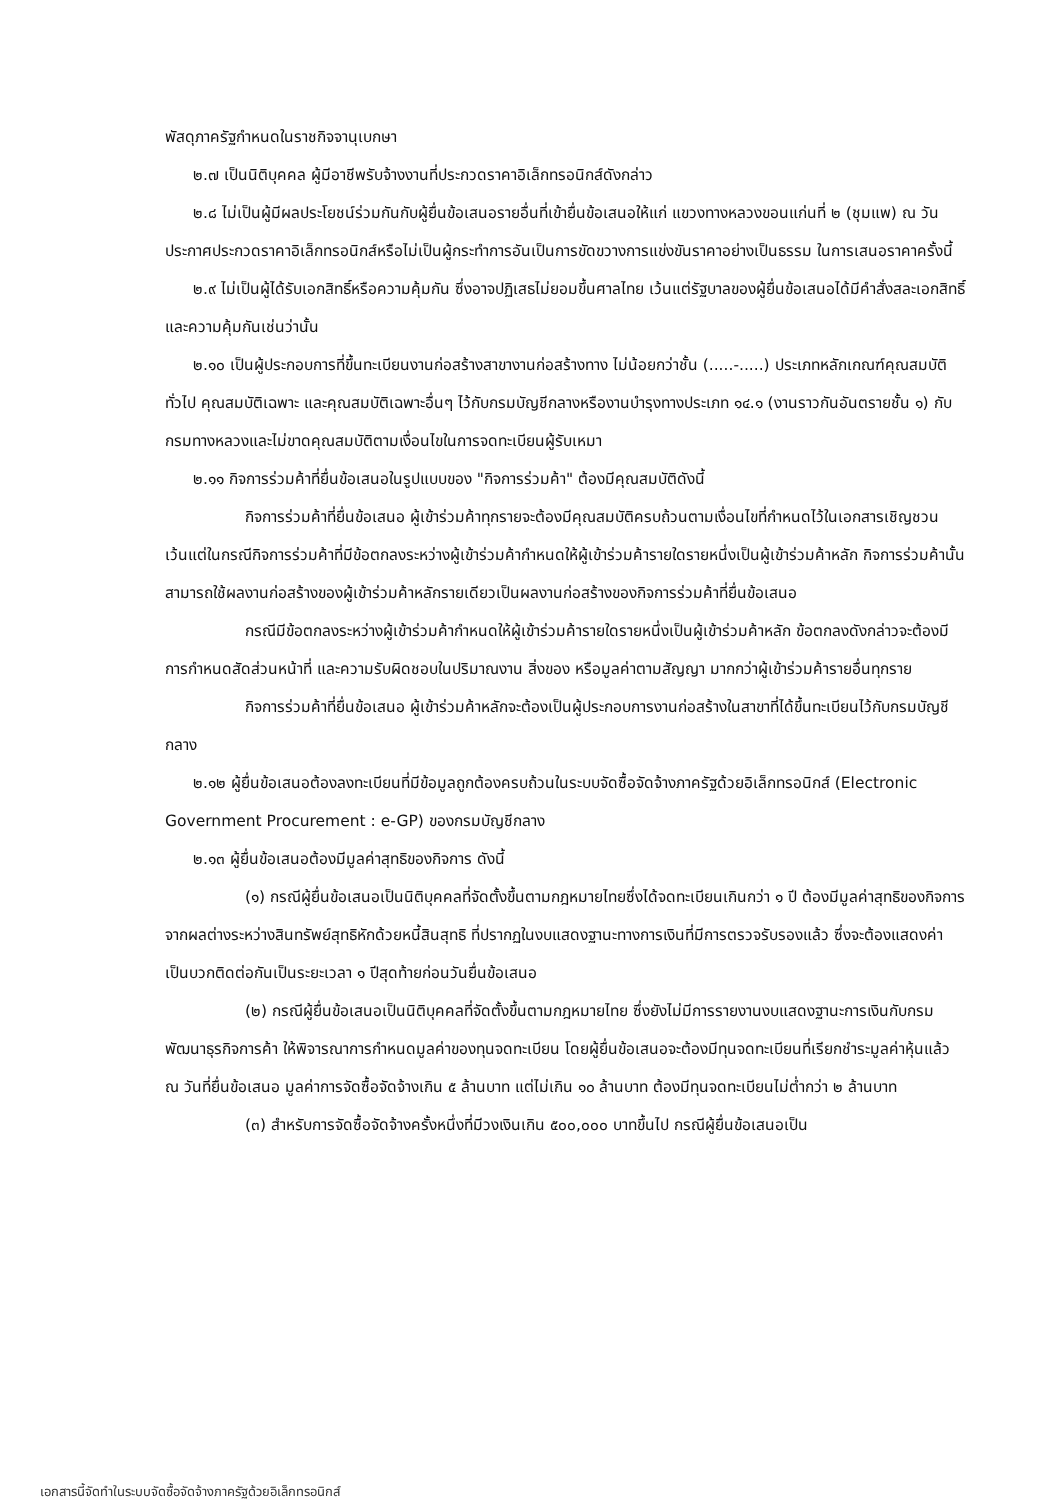พัสดุภาครัฐกำหนดในราชกิจจานุเบกษา
๒.๗ เป็นนิติบุคคล ผู้มีอาชีพรับจ้างงานที่ประกวดราคาอิเล็กทรอนิกส์ดังกล่าว
๒.๘ ไม่เป็นผู้มีผลประโยชน์ร่วมกันกับผู้ยื่นข้อเสนอรายอื่นที่เข้ายื่นข้อเสนอให้แก่ แขวงทางหลวงขอนแก่นที่ ๒ (ชุมแพ) ณ วันประกาศประกวดราคาอิเล็กทรอนิกส์หรือไม่เป็นผู้กระทำการอันเป็นการขัดขวางการแข่งขันราคาอย่างเป็นธรรม ในการเสนอราคาครั้งนี้
๒.๙ ไม่เป็นผู้ได้รับเอกสิทธิ์หรือความคุ้มกัน ซึ่งอาจปฏิเสธไม่ยอมขึ้นศาลไทย เว้นแต่รัฐบาลของผู้ยื่นข้อเสนอได้มีคำสั่งสละเอกสิทธิ์และความคุ้มกันเช่นว่านั้น
๒.๑๐ เป็นผู้ประกอบการที่ขึ้นทะเบียนงานก่อสร้างสาขางานก่อสร้างทาง ไม่น้อยกว่าชั้น (.....-.....) ประเภทหลักเกณฑ์คุณสมบัติทั่วไป คุณสมบัติเฉพาะ และคุณสมบัติเฉพาะอื่นๆ ไว้กับกรมบัญชีกลางหรืองานบำรุงทางประเภท ๑๔.๑ (งานราวกันอันตรายชั้น ๑) กับกรมทางหลวงและไม่ขาดคุณสมบัติตามเงื่อนไขในการจดทะเบียนผู้รับเหมา
๒.๑๑ กิจการร่วมค้าที่ยื่นข้อเสนอในรูปแบบของ "กิจการร่วมค้า" ต้องมีคุณสมบัติดังนี้
กิจการร่วมค้าที่ยื่นข้อเสนอ ผู้เข้าร่วมค้าทุกรายจะต้องมีคุณสมบัติครบถ้วนตามเงื่อนไขที่กำหนดไว้ในเอกสารเชิญชวน เว้นแต่ในกรณีกิจการร่วมค้าที่มีข้อตกลงระหว่างผู้เข้าร่วมค้ากำหนดให้ผู้เข้าร่วมค้ารายใดรายหนึ่งเป็นผู้เข้าร่วมค้าหลัก กิจการร่วมค้านั้นสามารถใช้ผลงานก่อสร้างของผู้เข้าร่วมค้าหลักรายเดียวเป็นผลงานก่อสร้างของกิจการร่วมค้าที่ยื่นข้อเสนอ
กรณีมีข้อตกลงระหว่างผู้เข้าร่วมค้ากำหนดให้ผู้เข้าร่วมค้ารายใดรายหนึ่งเป็นผู้เข้าร่วมค้าหลัก ข้อตกลงดังกล่าวจะต้องมีการกำหนดสัดส่วนหน้าที่ และความรับผิดชอบในปริมาณงาน สิ่งของ หรือมูลค่าตามสัญญา มากกว่าผู้เข้าร่วมค้ารายอื่นทุกราย
กิจการร่วมค้าที่ยื่นข้อเสนอ ผู้เข้าร่วมค้าหลักจะต้องเป็นผู้ประกอบการงานก่อสร้างในสาขาที่ได้ขึ้นทะเบียนไว้กับกรมบัญชีกลาง
๒.๑๒ ผู้ยื่นข้อเสนอต้องลงทะเบียนที่มีข้อมูลถูกต้องครบถ้วนในระบบจัดซื้อจัดจ้างภาครัฐด้วยอิเล็กทรอนิกส์ (Electronic Government Procurement : e-GP) ของกรมบัญชีกลาง
๒.๑๓ ผู้ยื่นข้อเสนอต้องมีมูลค่าสุทธิของกิจการ ดังนี้
(๑) กรณีผู้ยื่นข้อเสนอเป็นนิติบุคคลที่จัดตั้งขึ้นตามกฎหมายไทยซึ่งได้จดทะเบียนเกินกว่า ๑ ปี ต้องมีมูลค่าสุทธิของกิจการ จากผลต่างระหว่างสินทรัพย์สุทธิหักด้วยหนี้สินสุทธิ ที่ปรากฏในงบแสดงฐานะทางการเงินที่มีการตรวจรับรองแล้ว ซึ่งจะต้องแสดงค่าเป็นบวกติดต่อกันเป็นระยะเวลา ๑ ปีสุดท้ายก่อนวันยื่นข้อเสนอ
(๒) กรณีผู้ยื่นข้อเสนอเป็นนิติบุคคลที่จัดตั้งขึ้นตามกฎหมายไทย ซึ่งยังไม่มีการรายงานงบแสดงฐานะการเงินกับกรมพัฒนาธุรกิจการค้า ให้พิจารณาการกำหนดมูลค่าของทุนจดทะเบียน โดยผู้ยื่นข้อเสนอจะต้องมีทุนจดทะเบียนที่เรียกชำระมูลค่าหุ้นแล้ว ณ วันที่ยื่นข้อเสนอ มูลค่าการจัดซื้อจัดจ้างเกิน ๕ ล้านบาท แต่ไม่เกิน ๑๐ ล้านบาท ต้องมีทุนจดทะเบียนไม่ต่ำกว่า ๒ ล้านบาท
(๓) สำหรับการจัดซื้อจัดจ้างครั้งหนึ่งที่มีวงเงินเกิน ๕๐๐,๐๐๐ บาทขึ้นไป กรณีผู้ยื่นข้อเสนอเป็น
เอกสารนี้จัดทำในระบบจัดซื้อจัดจ้างภาครัฐด้วยอิเล็กทรอนิกส์